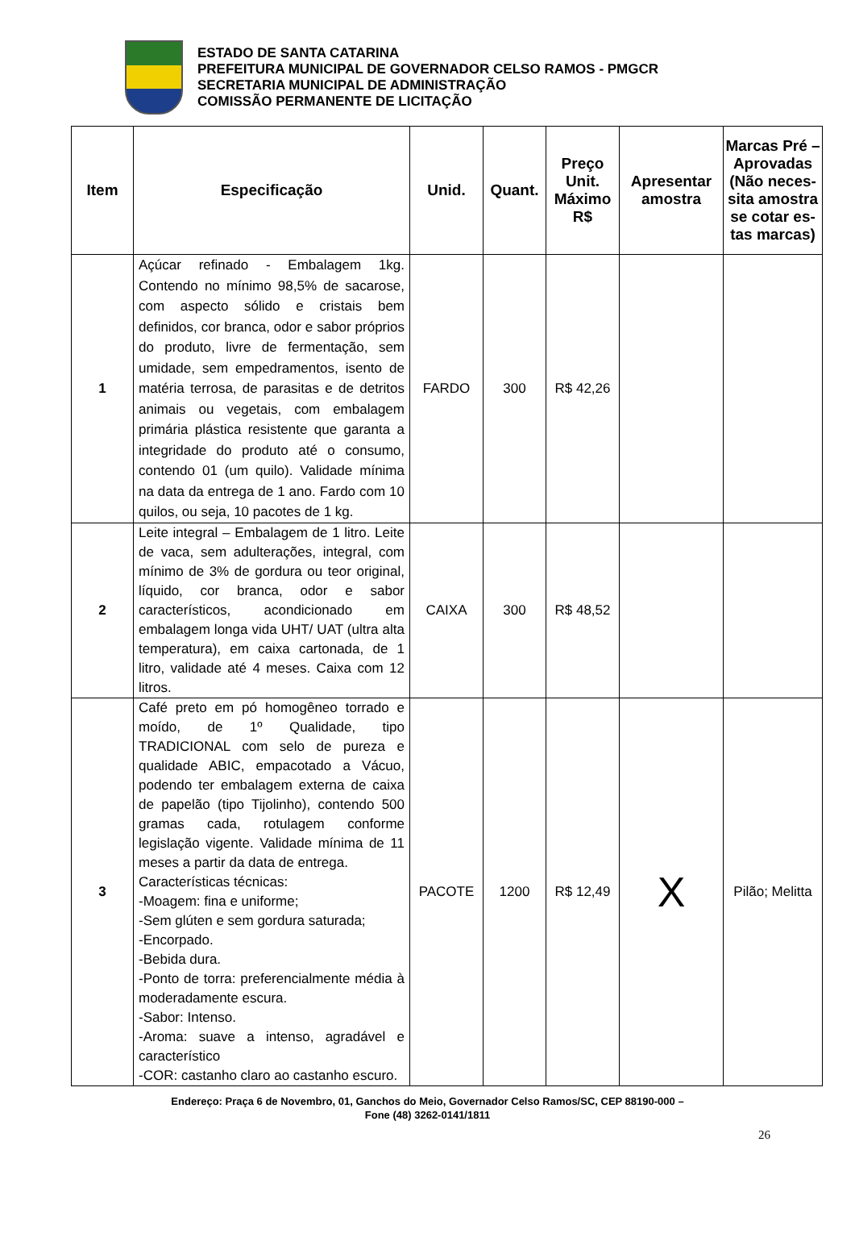ESTADO DE SANTA CATARINA
PREFEITURA MUNICIPAL DE GOVERNADOR CELSO RAMOS - PMGCR
SECRETARIA MUNICIPAL DE ADMINISTRAÇÃO
COMISSÃO PERMANENTE DE LICITAÇÃO
| Item | Especificação | Unid. | Quant. | Preço Unit. Máximo R$ | Apresentar amostra | Marcas Pré – Aprovadas (Não neces-sita amostra se cotar es-tas marcas) |
| --- | --- | --- | --- | --- | --- | --- |
| 1 | Açúcar refinado - Embalagem 1kg. Contendo no mínimo 98,5% de sacarose, com aspecto sólido e cristais bem definidos, cor branca, odor e sabor próprios do produto, livre de fermentação, sem umidade, sem empedramentos, isento de matéria terrosa, de parasitas e de detritos animais ou vegetais, com embalagem primária plástica resistente que garanta a integridade do produto até o consumo, contendo 01 (um quilo). Validade mínima na data da entrega de 1 ano. Fardo com 10 quilos, ou seja, 10 pacotes de 1 kg. | FARDO | 300 | R$ 42,26 | | |
| 2 | Leite integral – Embalagem de 1 litro. Leite de vaca, sem adulterações, integral, com mínimo de 3% de gordura ou teor original, líquido, cor branca, odor e sabor característicos, acondicionado em embalagem longa vida UHT/ UAT (ultra alta temperatura), em caixa cartonada, de 1 litro, validade até 4 meses. Caixa com 12 litros. | CAIXA | 300 | R$ 48,52 | | |
| 3 | Café preto em pó homogêneo torrado e moído, de 1º Qualidade, tipo TRADICIONAL com selo de pureza e qualidade ABIC, empacotado a Vácuo, podendo ter embalagem externa de caixa de papelão (tipo Tijolinho), contendo 500 gramas cada, rotulagem conforme legislação vigente. Validade mínima de 11 meses a partir da data de entrega. Características técnicas: -Moagem: fina e uniforme; -Sem glúten e sem gordura saturada; -Encorpado. -Bebida dura. -Ponto de torra: preferencialmente média à moderadamente escura. -Sabor: Intenso. -Aroma: suave a intenso, agradável e característico -COR: castanho claro ao castanho escuro. | PACOTE | 1200 | R$ 12,49 | X | Pilão; Melitta |
Endereço: Praça 6 de Novembro, 01, Ganchos do Meio, Governador Celso Ramos/SC, CEP 88190-000 –
Fone (48) 3262-0141/1811
26